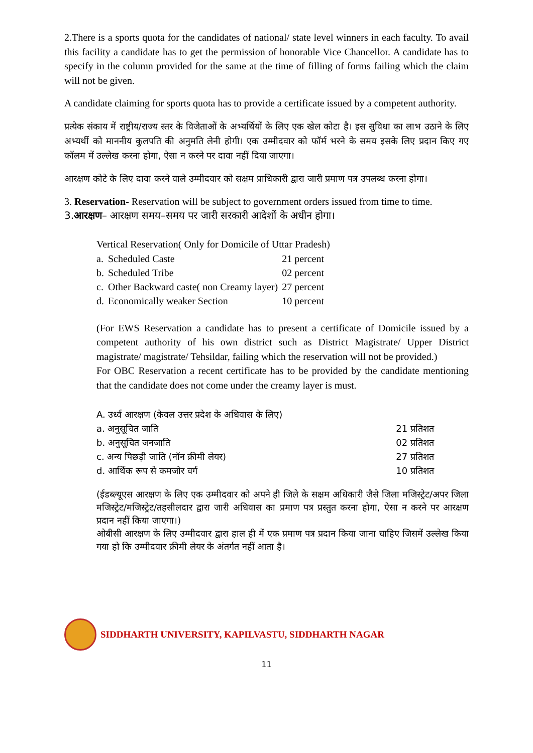2.There is a sports quota for the candidates of national/ state level winners in each faculty. To avail this facility a candidate has to get the permission of honorable Vice Chancellor. A candidate has to specify in the column provided for the same at the time of filling of forms failing which the claim will not be given.
A candidate claiming for sports quota has to provide a certificate issued by a competent authority.
प्रत्येक संकाय में राष्ट्रीय/राज्य स्तर के विजेताओं के अभ्यर्थियों के लिए एक खेल कोटा है। इस सुविधा का लाभ उठाने के लिए अभ्यर्थी को माननीय कुलपति की अनुमति लेनी होगी। एक उम्मीदवार को फॉर्म भरने के समय इसके लिए प्रदान किए गए कॉलम में उल्लेख करना होगा, ऐसा न करने पर दावा नहीं दिया जाएगा।
आरक्षण कोटे के लिए दावा करने वाले उम्मीदवार को सक्षम प्राधिकारी द्वारा जारी प्रमाण पत्र उपलब्ध करना होगा।
3. Reservation- Reservation will be subject to government orders issued from time to time.
3.आरक्षण– आरक्षण समय–समय पर जारी सरकारी आदेशों के अधीन होगा।
Vertical Reservation( Only for Domicile of Uttar Pradesh)
| a. | Scheduled Caste | 21 percent |
| b. | Scheduled Tribe | 02 percent |
| c. | Other Backward caste( non Creamy layer) | 27 percent |
| d. | Economically weaker Section | 10 percent |
(For EWS Reservation a candidate has to present a certificate of Domicile issued by a competent authority of his own district such as District Magistrate/ Upper District magistrate/ magistrate/ Tehsildar, failing which the reservation will not be provided.)
For OBC Reservation a recent certificate has to be provided by the candidate mentioning that the candidate does not come under the creamy layer is must.
A. उर्ध्व आरक्षण (केवल उत्तर प्रदेश के अधिवास के लिए)
| a. अनुसूचित जाति | 21 प्रतिशत |
| b. अनुसूचित जनजाति | 02 प्रतिशत |
| c. अन्य पिछड़ी जाति (नॉन क्रीमी लेयर) | 27 प्रतिशत |
| d. आर्थिक रूप से कमजोर वर्ग | 10 प्रतिशत |
(ईडब्ल्यूएस आरक्षण के लिए एक उम्मीदवार को अपने ही जिले के सक्षम अधिकारी जैसे जिला मजिस्ट्रेट/अपर जिला मजिस्ट्रेट/मजिस्ट्रेट/तहसीलदार द्वारा जारी अधिवास का प्रमाण पत्र प्रस्तुत करना होगा, ऐसा न करने पर आरक्षण प्रदान नहीं किया जाएगा।)
ओबीसी आरक्षण के लिए उम्मीदवार द्वारा हाल ही में एक प्रमाण पत्र प्रदान किया जाना चाहिए जिसमें उल्लेख किया गया हो कि उम्मीदवार क्रीमी लेयर के अंतर्गत नहीं आता है।
SIDDHARTH UNIVERSITY, KAPILVASTU, SIDDHARTH NAGAR
11